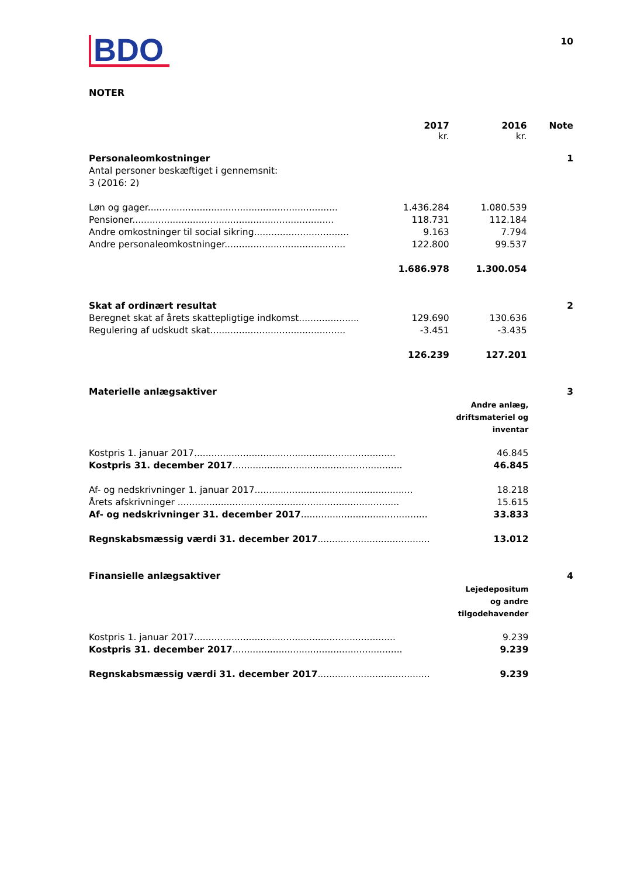BDO
10
NOTER
| | 2017 kr. | 2016 kr. | Note |
| Personaleomkostninger | | | 1 |
| Antal personer beskæftiget i gennemsnit: | | | |
| 3 (2016: 2) | | | |
| Løn og gager.................................................................. | 1.436.284 | 1.080.539 | |
| Pensioner...................................................................... | 118.731 | 112.184 | |
| Andre omkostninger til social sikring................................. | 9.163 | 7.794 | |
| Andre personaleomkostninger.......................................... | 122.800 | 99.537 | |
| | 1.686.978 | 1.300.054 | |
| Skat af ordinært resultat | | | 2 |
| Beregnet skat af årets skattepligtige indkomst..................... | 129.690 | 130.636 | |
| Regulering af udskudt skat............................................... | -3.451 | -3.435 | |
| | 126.239 | 127.201 | |
| Materielle anlægsaktiver | | 3 |
| | Andre anlæg, driftsmateriel og inventar | |
| Kostpris 1. januar 2017...................................................................... | 46.845 | |
| Kostpris 31. december 2017 ........................................................... | 46.845 | |
| Af- og nedskrivninger 1. januar 2017....................................................... | 18.218 | |
| Årets afskrivninger ............................................................................. | 15.615 | |
| Af- og nedskrivninger 31. december 2017 ............................................ | 33.833 | |
| Regnskabsmæssig værdi 31. december 2017 ....................................... | 13.012 | |
| Finansielle anlægsaktiver | | 4 |
| | Lejedepositum og andre tilgodehavender | |
| Kostpris 1. januar 2017...................................................................... | 9.239 | |
| Kostpris 31. december 2017 ........................................................... | 9.239 | |
| Regnskabsmæssig værdi 31. december 2017 ....................................... | 9.239 | |